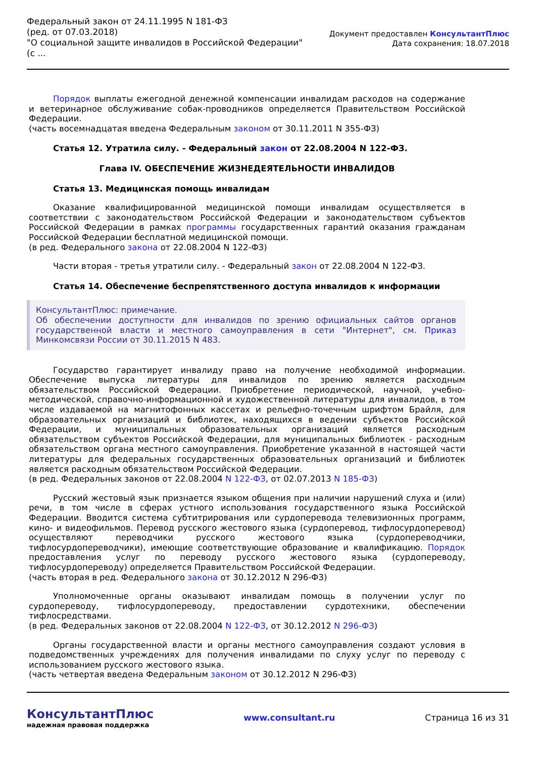Федеральный закон от 24.11.1995 N 181-ФЗ
(ред. от 07.03.2018)
"О социальной защите инвалидов в Российской Федерации"
(с ...
Документ предоставлен КонсультантПлюс
Дата сохранения: 18.07.2018
Порядок выплаты ежегодной денежной компенсации инвалидам расходов на содержание и ветеринарное обслуживание собак-проводников определяется Правительством Российской Федерации.
(часть восемнадцатая введена Федеральным законом от 30.11.2011 N 355-ФЗ)
Статья 12. Утратила силу. - Федеральный закон от 22.08.2004 N 122-ФЗ.
Глава IV. ОБЕСПЕЧЕНИЕ ЖИЗНЕДЕЯТЕЛЬНОСТИ ИНВАЛИДОВ
Статья 13. Медицинская помощь инвалидам
Оказание квалифицированной медицинской помощи инвалидам осуществляется в соответствии с законодательством Российской Федерации и законодательством субъектов Российской Федерации в рамках программы государственных гарантий оказания гражданам Российской Федерации бесплатной медицинской помощи.
(в ред. Федерального закона от 22.08.2004 N 122-ФЗ)
Части вторая - третья утратили силу. - Федеральный закон от 22.08.2004 N 122-ФЗ.
Статья 14. Обеспечение беспрепятственного доступа инвалидов к информации
КонсультантПлюс: примечание.
Об обеспечении доступности для инвалидов по зрению официальных сайтов органов государственной власти и местного самоуправления в сети "Интернет", см. Приказ Минкомсвязи России от 30.11.2015 N 483.
Государство гарантирует инвалиду право на получение необходимой информации. Обеспечение выпуска литературы для инвалидов по зрению является расходным обязательством Российской Федерации. Приобретение периодической, научной, учебно-методической, справочно-информационной и художественной литературы для инвалидов, в том числе издаваемой на магнитофонных кассетах и рельефно-точечным шрифтом Брайля, для образовательных организаций и библиотек, находящихся в ведении субъектов Российской Федерации, и муниципальных образовательных организаций является расходным обязательством субъектов Российской Федерации, для муниципальных библиотек - расходным обязательством органа местного самоуправления. Приобретение указанной в настоящей части литературы для федеральных государственных образовательных организаций и библиотек является расходным обязательством Российской Федерации.
(в ред. Федеральных законов от 22.08.2004 N 122-ФЗ, от 02.07.2013 N 185-ФЗ)
Русский жестовый язык признается языком общения при наличии нарушений слуха и (или) речи, в том числе в сферах устного использования государственного языка Российской Федерации. Вводится система субтитрирования или сурдоперевода телевизионных программ, кино- и видеофильмов. Перевод русского жестового языка (сурдоперевод, тифлосурдоперевод) осуществляют переводчики русского жестового языка (сурдопереводчики, тифлосурдопереводчики), имеющие соответствующие образование и квалификацию. Порядок предоставления услуг по переводу русского жестового языка (сурдопереводу, тифлосурдопереводу) определяется Правительством Российской Федерации.
(часть вторая в ред. Федерального закона от 30.12.2012 N 296-ФЗ)
Уполномоченные органы оказывают инвалидам помощь в получении услуг по сурдопереводу, тифлосурдопереводу, предоставлении сурдотехники, обеспечении тифлосредствами.
(в ред. Федеральных законов от 22.08.2004 N 122-ФЗ, от 30.12.2012 N 296-ФЗ)
Органы государственной власти и органы местного самоуправления создают условия в подведомственных учреждениях для получения инвалидами по слуху услуг по переводу с использованием русского жестового языка.
(часть четвертая введена Федеральным законом от 30.12.2012 N 296-ФЗ)
КонсультантПлюс
надежная правовая поддержка
www.consultant.ru Страница 16 из 31